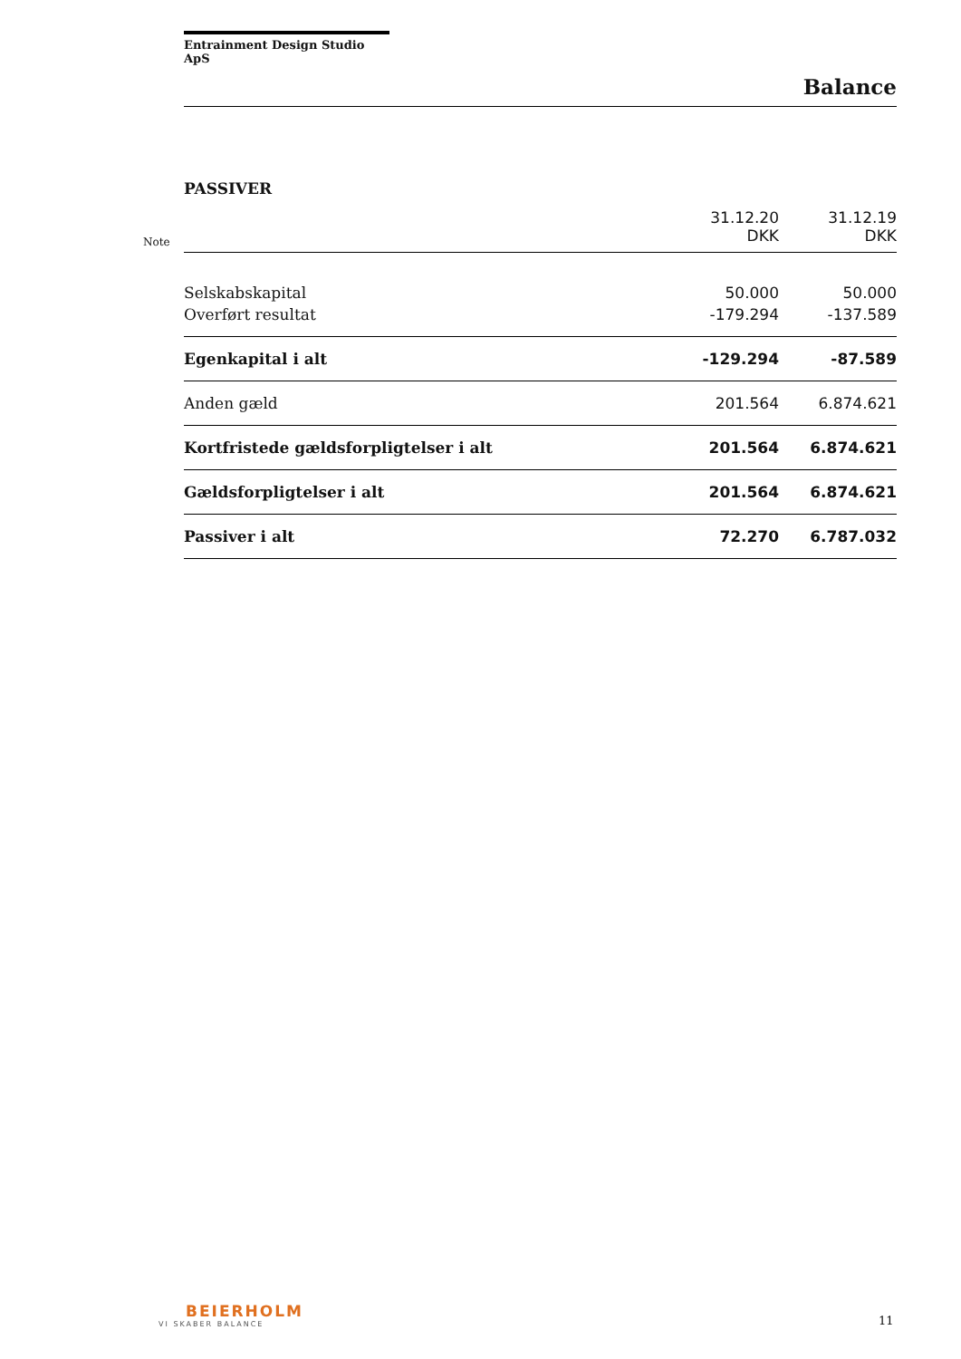Entrainment Design Studio ApS
Balance
PASSIVER
| Note | 31.12.20 DKK | 31.12.19 DKK |
| Selskabskapital | 50.000 | 50.000 |
| Overført resultat | -179.294 | -137.589 |
| Egenkapital i alt | -129.294 | -87.589 |
| Anden gæld | 201.564 | 6.874.621 |
| Kortfristede gældsforpligtelser i alt | 201.564 | 6.874.621 |
| Gældsforpligtelser i alt | 201.564 | 6.874.621 |
| Passiver i alt | 72.270 | 6.787.032 |
BEIERHOLM
VI SKABER BALANCE
11